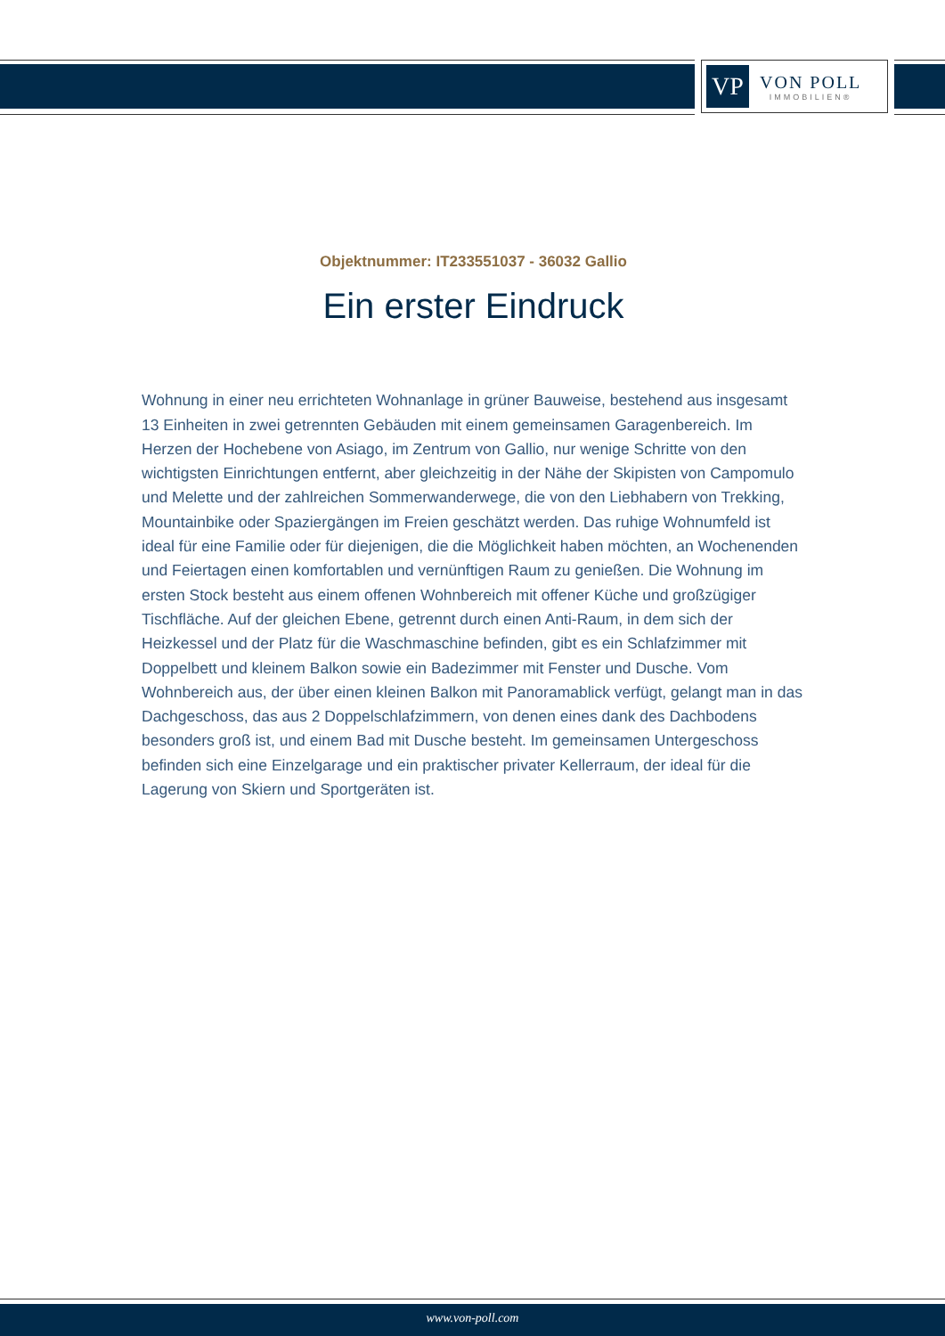VP
VON POLL
IMMOBILIEN®
Objektnummer: IT233551037 - 36032 Gallio
Ein erster Eindruck
Wohnung in einer neu errichteten Wohnanlage in grüner Bauweise, bestehend aus insgesamt 13 Einheiten in zwei getrennten Gebäuden mit einem gemeinsamen Garagenbereich. Im Herzen der Hochebene von Asiago, im Zentrum von Gallio, nur wenige Schritte von den wichtigsten Einrichtungen entfernt, aber gleichzeitig in der Nähe der Skipisten von Campomulo und Melette und der zahlreichen Sommerwanderwege, die von den Liebhabern von Trekking, Mountainbike oder Spaziergängen im Freien geschätzt werden. Das ruhige Wohnumfeld ist ideal für eine Familie oder für diejenigen, die die Möglichkeit haben möchten, an Wochenenden und Feiertagen einen komfortablen und vernünftigen Raum zu genießen. Die Wohnung im ersten Stock besteht aus einem offenen Wohnbereich mit offener Küche und großzügiger Tischfläche. Auf der gleichen Ebene, getrennt durch einen Anti-Raum, in dem sich der Heizkessel und der Platz für die Waschmaschine befinden, gibt es ein Schlafzimmer mit Doppelbett und kleinem Balkon sowie ein Badezimmer mit Fenster und Dusche. Vom Wohnbereich aus, der über einen kleinen Balkon mit Panoramablick verfügt, gelangt man in das Dachgeschoss, das aus 2 Doppelschlafzimmern, von denen eines dank des Dachbodens besonders groß ist, und einem Bad mit Dusche besteht. Im gemeinsamen Untergeschoss befinden sich eine Einzelgarage und ein praktischer privater Kellerraum, der ideal für die Lagerung von Skiern und Sportgeräten ist.
www.von-poll.com